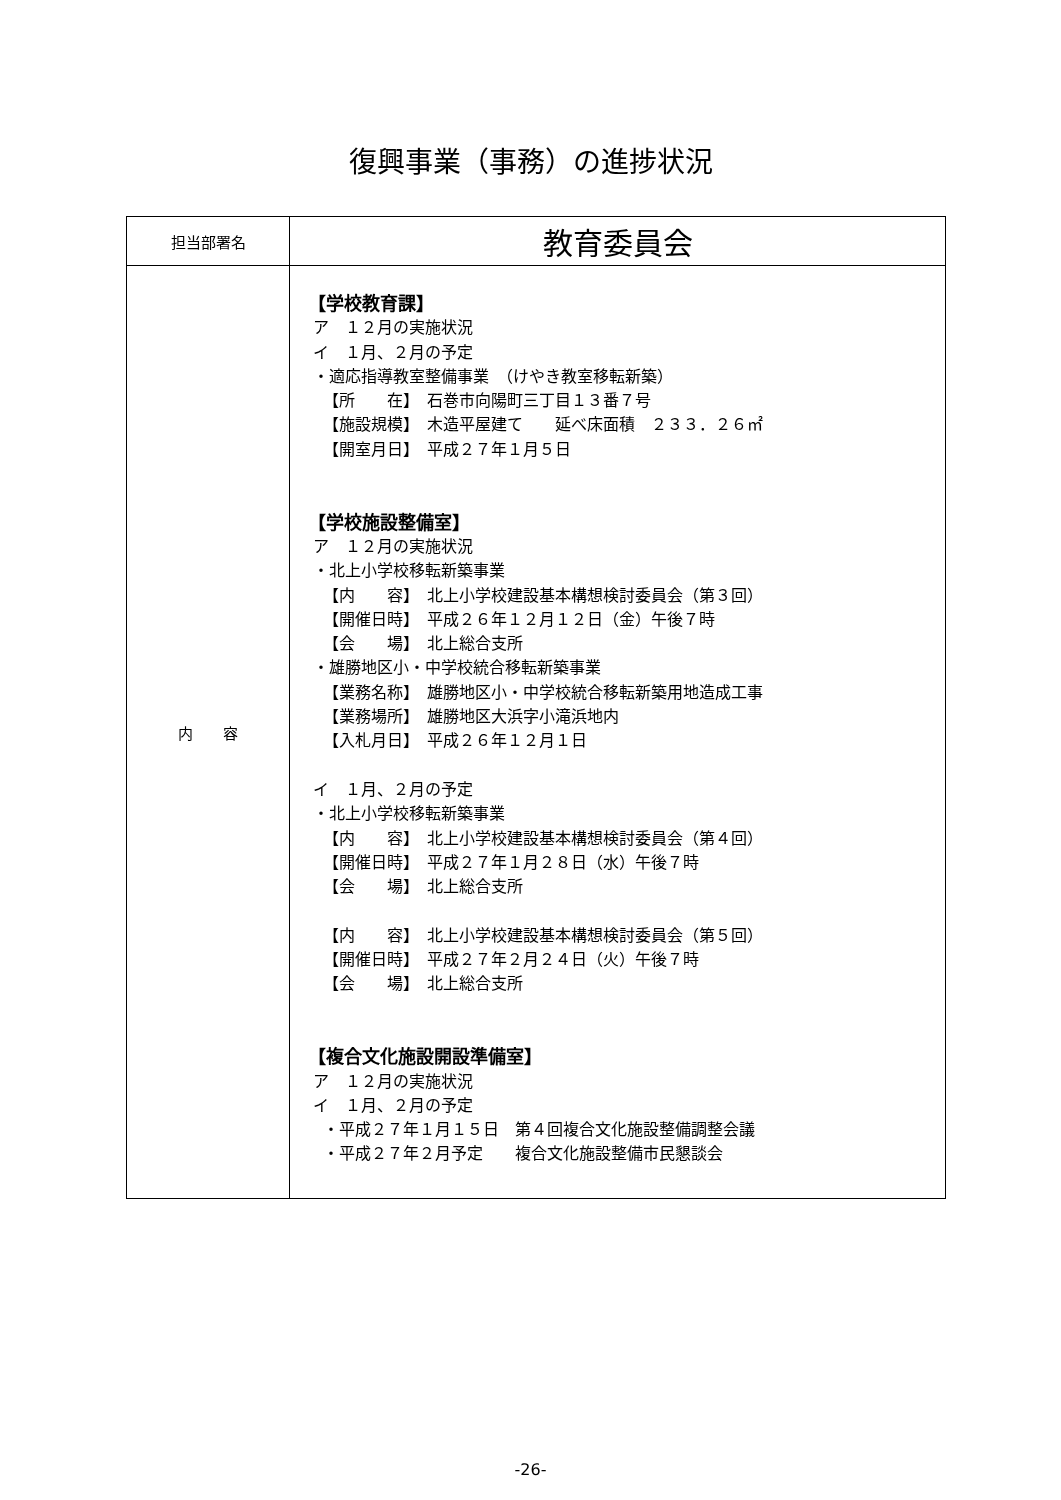復興事業（事務）の進捗状況
| 担当部署名 | 教育委員会 |
| 内 容 | 【学校教育課】 ア １２月の実施状況 イ １月、２月の予定 ・適応指導教室整備事業 （けやき教室移転新築） 【所 在】 石巻市向陽町三丁目１３番７号 【施設規模】 木造平屋建て 延べ床面積 ２３３．２６㎡ 【開室月日】 平成２７年１月５日 【学校施設整備室】 ア １２月の実施状況 ・北上小学校移転新築事業 【内 容】 北上小学校建設基本構想検討委員会（第３回） 【開催日時】 平成２６年１２月１２日（金）午後７時 【会 場】 北上総合支所 ・雄勝地区小・中学校統合移転新築事業 【業務名称】 雄勝地区小・中学校統合移転新築用地造成工事 【業務場所】 雄勝地区大浜字小滝浜地内 【入札月日】 平成２６年１２月１日 イ １月、２月の予定 ・北上小学校移転新築事業 【内 容】 北上小学校建設基本構想検討委員会（第４回） 【開催日時】 平成２７年１月２８日（水）午後７時 【会 場】 北上総合支所 【内 容】 北上小学校建設基本構想検討委員会（第５回） 【開催日時】 平成２７年２月２４日（火）午後７時 【会 場】 北上総合支所 【複合文化施設開設準備室】 ア １２月の実施状況 イ １月、２月の予定 ・平成２７年１月１５日 第４回複合文化施設整備調整会議 ・平成２７年２月予定 複合文化施設整備市民懇談会 |
-26-